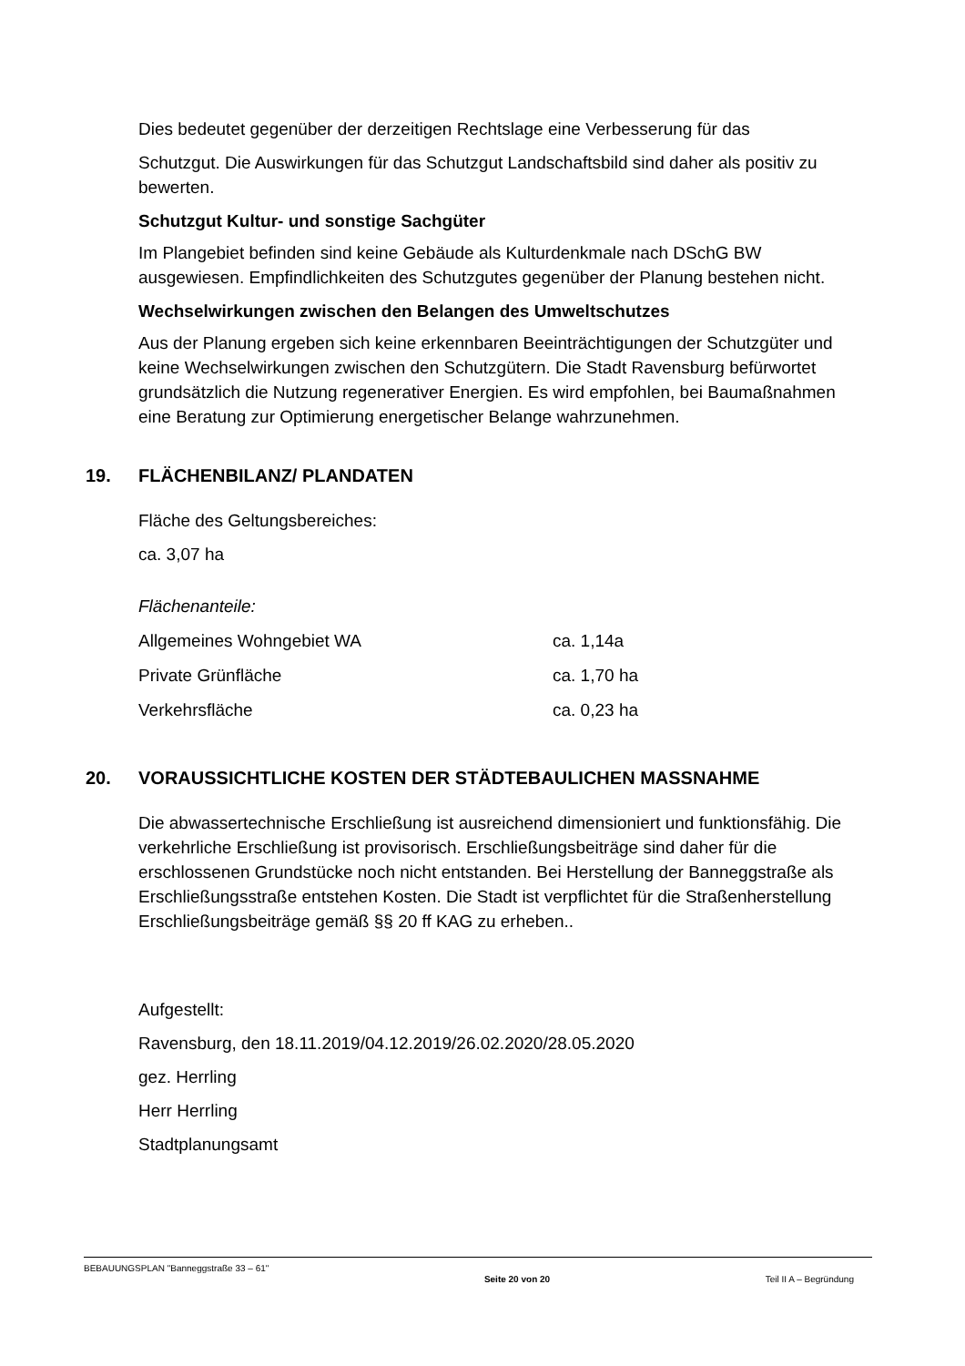Dies bedeutet gegenüber der derzeitigen Rechtslage eine Verbesserung für das
Schutzgut. Die Auswirkungen für das Schutzgut Landschaftsbild sind daher als positiv zu bewerten.
Schutzgut Kultur- und sonstige Sachgüter
Im Plangebiet befinden sind keine Gebäude als Kulturdenkmale nach DSchG BW ausgewiesen. Empfindlichkeiten des Schutzgutes gegenüber der Planung bestehen nicht.
Wechselwirkungen zwischen den Belangen des Umweltschutzes
Aus der Planung ergeben sich keine erkennbaren Beeinträchtigungen der Schutzgüter und keine Wechselwirkungen zwischen den Schutzgütern. Die Stadt Ravensburg befürwortet grundsätzlich die Nutzung regenerativer Energien. Es wird empfohlen, bei Baumaßnahmen eine Beratung zur Optimierung energetischer Belange wahrzunehmen.
19. FLÄCHENBILANZ/ PLANDATEN
Fläche des Geltungsbereiches:
ca. 3,07 ha
Flächenanteile:
| Allgemeines Wohngebiet WA | ca. 1,14a |
| Private Grünfläche | ca. 1,70 ha |
| Verkehrsfläche | ca. 0,23 ha |
20. VORAUSSICHTLICHE KOSTEN DER STÄDTEBAULICHEN MASSNAHME
Die abwassertechnische Erschließung ist ausreichend dimensioniert und funktionsfähig. Die verkehrliche Erschließung ist provisorisch. Erschließungsbeiträge sind daher für die erschlossenen Grundstücke noch nicht entstanden. Bei Herstellung der Banneggstraße als Erschließungsstraße entstehen Kosten. Die Stadt ist verpflichtet für die Straßenherstellung Erschließungsbeiträge gemäß §§ 20 ff KAG zu erheben..
Aufgestellt:
Ravensburg, den 18.11.2019/04.12.2019/26.02.2020/28.05.2020
gez. Herrling
Herr Herrling
Stadtplanungsamt
BEBAUUNGSPLAN "Banneggstraße 33 – 61" Seite 20 von 20 Teil II A – Begründung